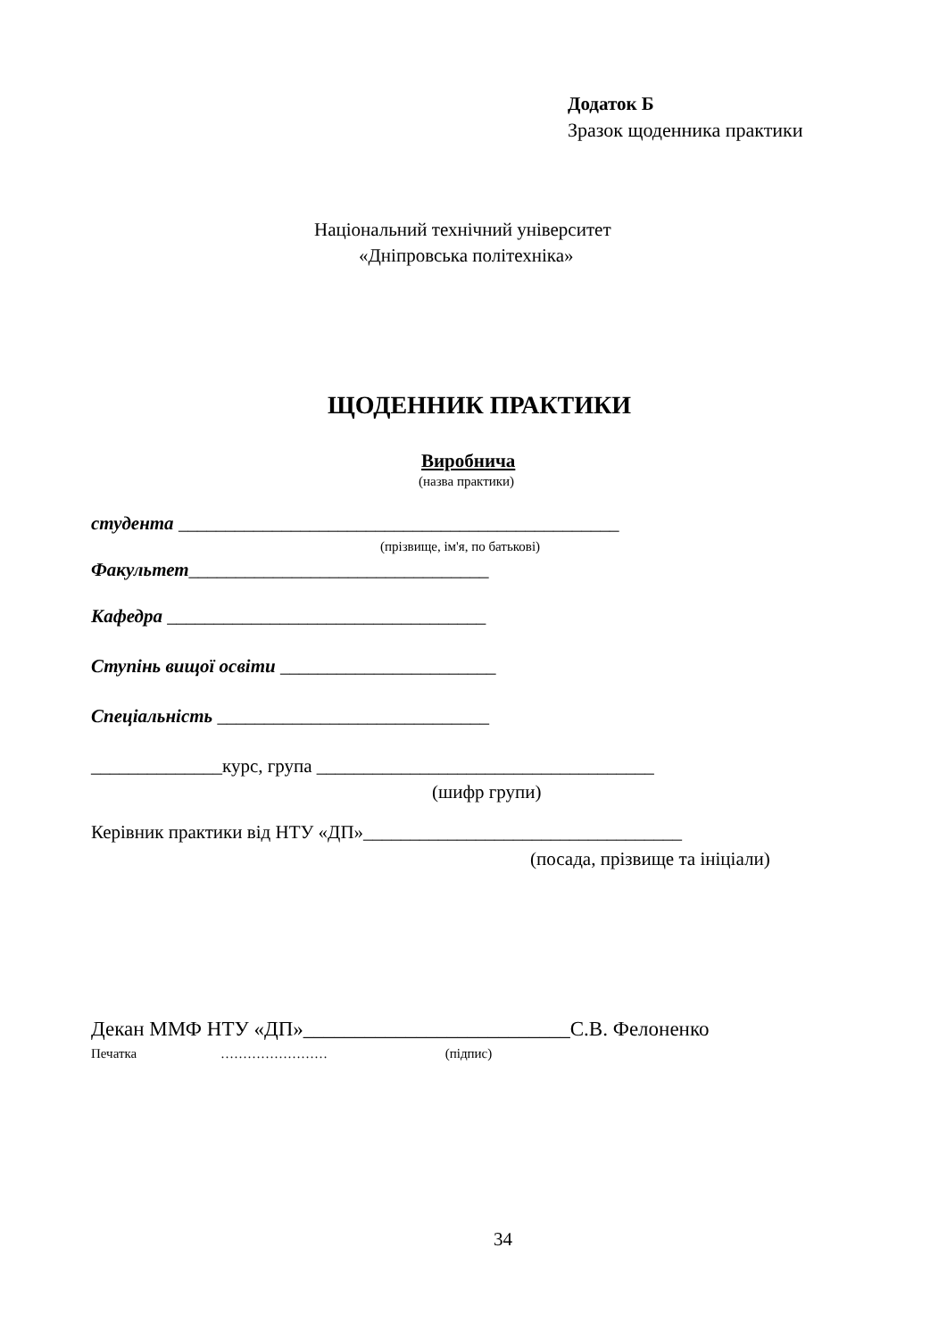Додаток Б
Зразок щоденника практики
Національний технічний університет
«Дніпровська політехніка»
ЩОДЕННИК ПРАКТИКИ
Виробнича
(назва практики)
студента _______________________________________________
(прізвище, ім'я, по батькові)
Факультет________________________________
Кафедра __________________________________
Ступінь вищої освіти _______________________
Спеціальність _____________________________
______________курс, група ____________________________________
(шифр групи)
Керівник практики від НТУ «ДП»__________________________________
(посада, прізвище та ініціали)
Декан ММФ НТУ «ДП»__________________________С.В. Фелоненко
Печатка …………………… (підпис)
34